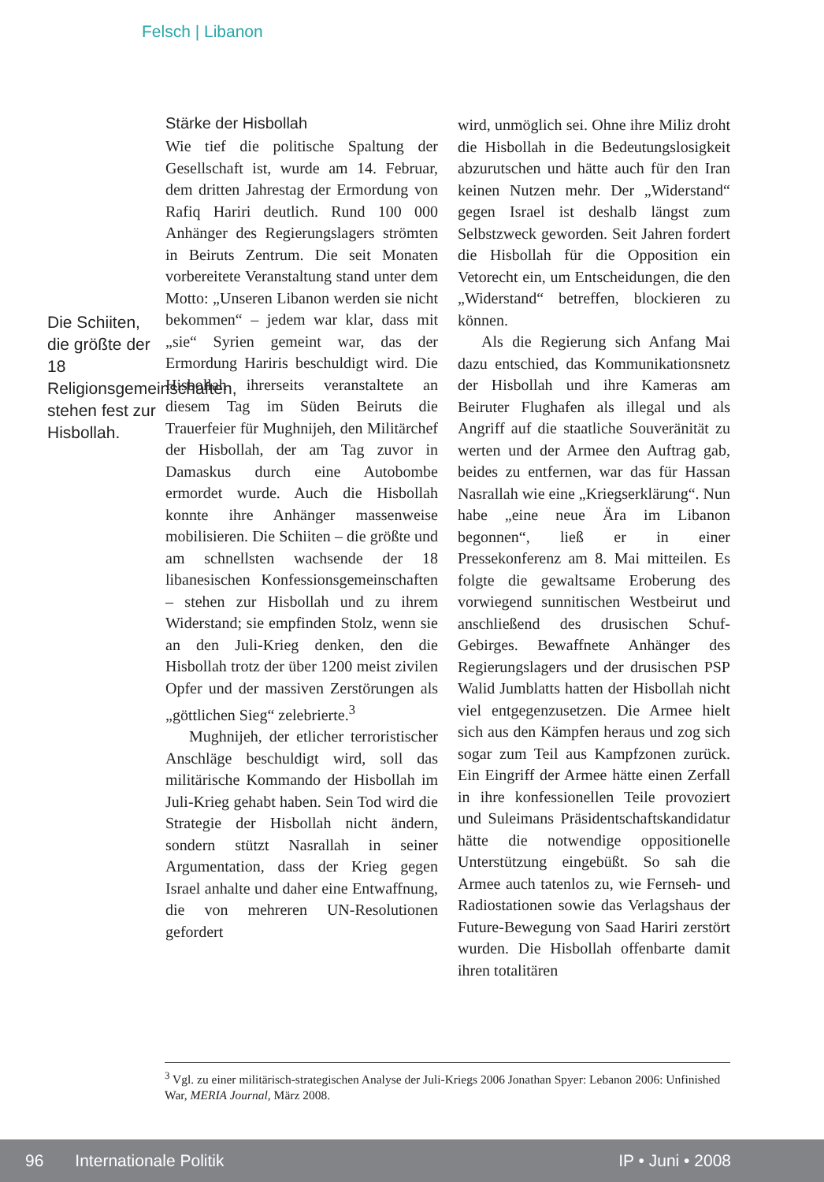Felsch | Libanon
Die Schiiten, die größte der 18 Religionsgemeinschaften, stehen fest zur Hisbollah.
Stärke der Hisbollah
Wie tief die politische Spaltung der Gesellschaft ist, wurde am 14. Februar, dem dritten Jahrestag der Ermordung von Rafiq Hariri deutlich. Rund 100 000 Anhänger des Regierungslagers strömten in Beiruts Zentrum. Die seit Monaten vorbereitete Veranstaltung stand unter dem Motto: „Unseren Libanon werden sie nicht bekommen“ – jedem war klar, dass mit „sie“ Syrien gemeint war, das der Ermordung Hariris beschuldigt wird. Die Hisbollah ihrerseits veranstaltete an diesem Tag im Süden Beiruts die Trauerfeier für Mughnijeh, den Militärchef der Hisbollah, der am Tag zuvor in Damaskus durch eine Autobombe ermordet wurde. Auch die Hisbollah konnte ihre Anhänger massenweise mobilisieren. Die Schiiten – die größte und am schnellsten wachsende der 18 libanesischen Konfessionsgemeinschaften – stehen zur Hisbollah und zu ihrem Widerstand; sie empfinden Stolz, wenn sie an den Juli-Krieg denken, den die Hisbollah trotz der über 1200 meist zivilen Opfer und der massiven Zerstörungen als „göttlichen Sieg“ zelebrierte.<sup>3</sup>
Mughnijeh, der etlicher terroristischer Anschläge beschuldigt wird, soll das militärische Kommando der Hisbollah im Juli-Krieg gehabt haben. Sein Tod wird die Strategie der Hisbollah nicht ändern, sondern stützt Nasrallah in seiner Argumentation, dass der Krieg gegen Israel anhalte und daher eine Entwaffnung, die von mehreren UN-Resolutionen gefordert
wird, unmöglich sei. Ohne ihre Miliz droht die Hisbollah in die Bedeutungslosigkeit abzurutschen und hätte auch für den Iran keinen Nutzen mehr. Der „Widerstand“ gegen Israel ist deshalb längst zum Selbstzweck geworden. Seit Jahren fordert die Hisbollah für die Opposition ein Vetorecht ein, um Entscheidungen, die den „Widerstand“ betreffen, blockieren zu können.
Als die Regierung sich Anfang Mai dazu entschied, das Kommunikationsnetz der Hisbollah und ihre Kameras am Beiruter Flughafen als illegal und als Angriff auf die staatliche Souveränität zu werten und der Armee den Auftrag gab, beides zu entfernen, war das für Hassan Nasrallah wie eine „Kriegserklärung“. Nun habe „eine neue Ära im Libanon begonnen“, ließ er in einer Pressekonferenz am 8. Mai mitteilen. Es folgte die gewaltsame Eroberung des vorwiegend sunnitischen Westbeirut und anschließend des drusischen Schuf-Gebirges. Bewaffnete Anhänger des Regierungslagers und der drusischen PSP Walid Jumblatts hatten der Hisbollah nicht viel entgegenzusetzen. Die Armee hielt sich aus den Kämpfen heraus und zog sich sogar zum Teil aus Kampfzonen zurück. Ein Eingriff der Armee hätte einen Zerfall in ihre konfessionellen Teile provoziert und Suleimans Präsidentschaftskandidatur hätte die notwendige oppositionelle Unterstützung eingebüßt. So sah die Armee auch tatenlos zu, wie Fernseh- und Radiostationen sowie das Verlagshaus der Future-Bewegung von Saad Hariri zerstört wurden. Die Hisbollah offenbarte damit ihren totalitären
<sup>3</sup> Vgl. zu einer militärisch-strategischen Analyse der Juli-Kriegs 2006 Jonathan Spyer: Lebanon 2006: Unfinished War, MERIA Journal, März 2008.
96 Internationale Politik IP • Juni • 2008